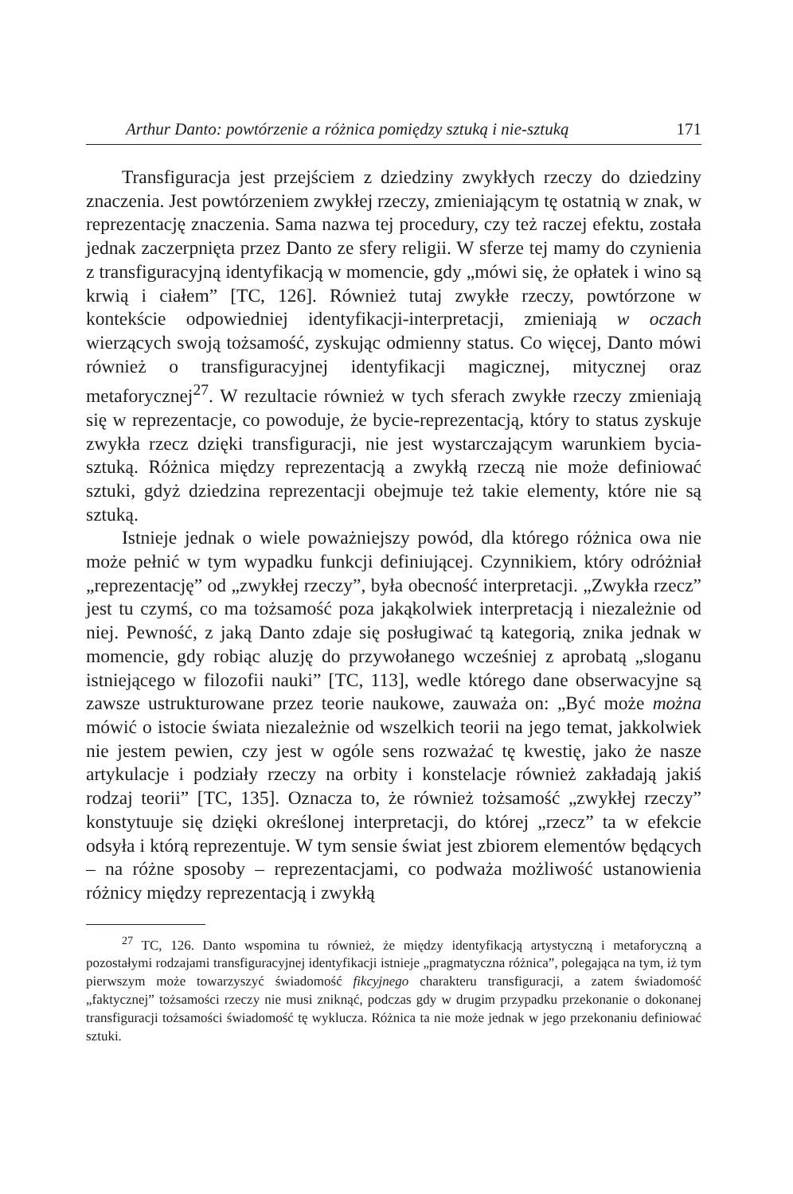Arthur Danto: powtórzenie a różnica pomiędzy sztuką i nie-sztuką 171
Transfiguracja jest przejściem z dziedziny zwykłych rzeczy do dziedziny znaczenia. Jest powtórzeniem zwykłej rzeczy, zmieniającym tę ostatnią w znak, w reprezentację znaczenia. Sama nazwa tej procedury, czy też raczej efektu, została jednak zaczerpnięta przez Danto ze sfery religii. W sferze tej mamy do czynienia z transfiguracyjną identyfikacją w momencie, gdy „mówi się, że opłatek i wino są krwią i ciałem” [TC, 126]. Również tutaj zwykłe rzeczy, powtórzone w kontekście odpowiedniej identyfikacji-interpretacji, zmieniają w oczach wierzących swoją tożsamość, zyskując odmienny status. Co więcej, Danto mówi również o transfiguracyjnej identyfikacji magicznej, mitycznej oraz metaforycznej<sup>27</sup>. W rezultacie również w tych sferach zwykłe rzeczy zmieniają się w reprezentacje, co powoduje, że bycie-reprezentacją, który to status zyskuje zwykła rzecz dzięki transfiguracji, nie jest wystarczającym warunkiem bycia-sztuką. Różnica między reprezentacją a zwykłą rzeczą nie może definiować sztuki, gdyż dziedzina reprezentacji obejmuje też takie elementy, które nie są sztuką.
Istnieje jednak o wiele poważniejszy powód, dla którego różnica owa nie może pełnić w tym wypadku funkcji definiującej. Czynnikiem, który odróżniał „reprezentację” od „zwykłej rzeczy”, była obecność interpretacji. „Zwykła rzecz” jest tu czymś, co ma tożsamość poza jakąkolwiek interpretacją i niezależnie od niej. Pewność, z jaką Danto zdaje się posługiwać tą kategorią, znika jednak w momencie, gdy robiąc aluzję do przywołanego wcześniej z aprobatą „sloganu istniejącego w filozofii nauki” [TC, 113], wedle którego dane obserwacyjne są zawsze ustrukturowane przez teorie naukowe, zauważa on: „Być może można mówić o istocie świata niezależnie od wszelkich teorii na jego temat, jakkolwiek nie jestem pewien, czy jest w ogóle sens rozważać tę kwestię, jako że nasze artykulacje i podziały rzeczy na orbity i konstelacje również zakładają jakiś rodzaj teorii” [TC, 135]. Oznacza to, że również tożsamość „zwykłej rzeczy” konstytuuje się dzięki określonej interpretacji, do której „rzecz” ta w efekcie odsyła i którą reprezentuje. W tym sensie świat jest zbiorem elementów będących – na różne sposoby – reprezentacjami, co podważa możliwość ustanowienia różnicy między reprezentacją i zwykłą
<sup>27</sup> TC, 126. Danto wspomina tu również, że między identyfikacją artystyczną i metaforyczną a pozostałymi rodzajami transfiguracyjnej identyfikacji istnieje „pragmatyczna różnica”, polegająca na tym, iż tym pierwszym może towarzyszyć świadomość fikcyjnego charakteru transfiguracji, a zatem świadomość „faktycznej” tożsamości rzeczy nie musi zniknąć, podczas gdy w drugim przypadku przekonanie o dokonanej transfiguracji tożsamości świadomość tę wyklucza. Różnica ta nie może jednak w jego przekonaniu definiować sztuki.